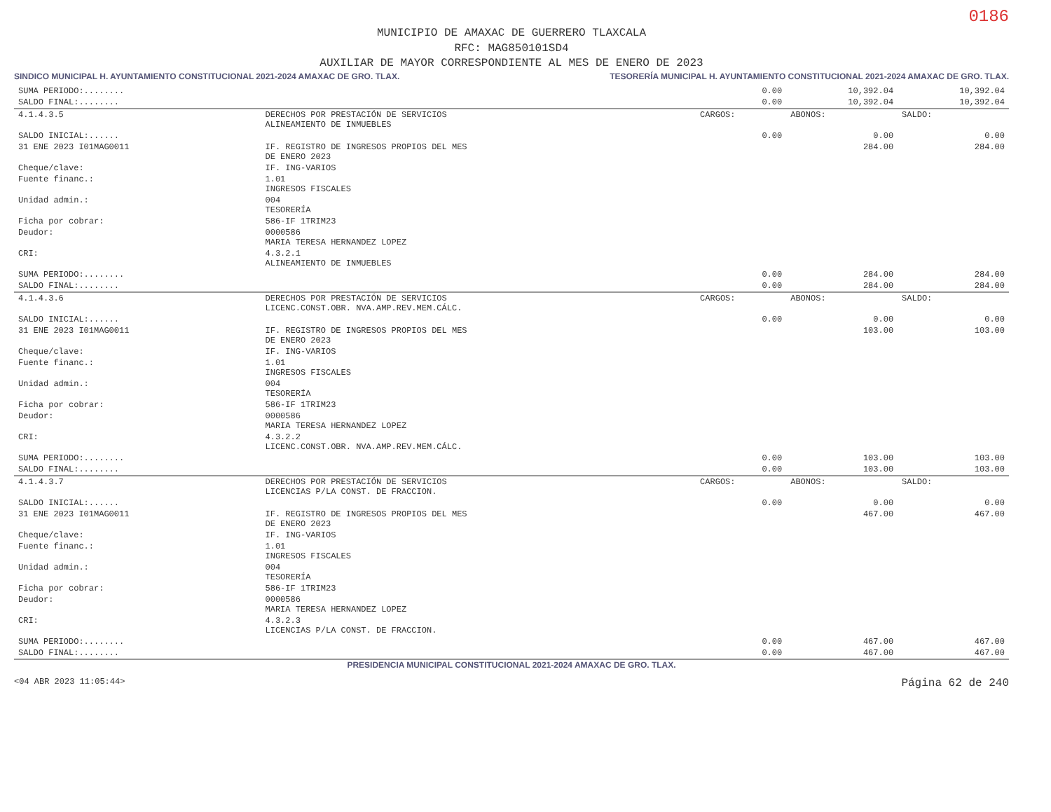0186
MUNICIPIO DE AMAXAC DE GUERRERO TLAXCALA
RFC: MAG850101SD4
AUXILIAR DE MAYOR CORRESPONDIENTE AL MES DE ENERO DE 2023
SINDICO MUNICIPAL H. AYUNTAMIENTO CONSTITUCIONAL 2021-2024 AMAXAC DE GRO. TLAX.
TESORERÍA MUNICIPAL H. AYUNTAMIENTO CONSTITUCIONAL 2021-2024 AMAXAC DE GRO. TLAX.
| SUMA PERIODO:........ | | 0.00 | 10,392.04 | 10,392.04 |
| SALDO FINAL:........ | | 0.00 | 10,392.04 | 10,392.04 |
| 4.1.4.3.5 | DERECHOS POR PRESTACIÓN DE SERVICIOS ALINEAMIENTO DE INMUEBLES | CARGOS: | ABONOS: | SALDO: |
| SALDO INICIAL:...... | | 0.00 | 0.00 | 0.00 |
| 31 ENE 2023 I01MAG0011 | IF. REGISTRO DE INGRESOS PROPIOS DEL MES DE ENERO 2023 | | 284.00 | 284.00 |
| Cheque/clave: | IF. ING-VARIOS | | | |
| Fuente financ.: | 1.01 INGRESOS FISCALES | | | |
| Unidad admin.: | 004 TESORERÍA | | | |
| Ficha por cobrar: | 586-IF 1TRIM23 | | | |
| Deudor: | 0000586 MARIA TERESA HERNANDEZ LOPEZ | | | |
| CRI: | 4.3.2.1 ALINEAMIENTO DE INMUEBLES | | | |
| SUMA PERIODO:........ | | 0.00 | 284.00 | 284.00 |
| SALDO FINAL:........ | | 0.00 | 284.00 | 284.00 |
| 4.1.4.3.6 | DERECHOS POR PRESTACIÓN DE SERVICIOS LICENC.CONST.OBR. NVA.AMP.REV.MEM.CÁLC. | CARGOS: | ABONOS: | SALDO: |
| SALDO INICIAL:...... | | 0.00 | 0.00 | 0.00 |
| 31 ENE 2023 I01MAG0011 | IF. REGISTRO DE INGRESOS PROPIOS DEL MES DE ENERO 2023 | | 103.00 | 103.00 |
| Cheque/clave: | IF. ING-VARIOS | | | |
| Fuente financ.: | 1.01 INGRESOS FISCALES | | | |
| Unidad admin.: | 004 TESORERÍA | | | |
| Ficha por cobrar: | 586-IF 1TRIM23 | | | |
| Deudor: | 0000586 MARIA TERESA HERNANDEZ LOPEZ | | | |
| CRI: | 4.3.2.2 LICENC.CONST.OBR. NVA.AMP.REV.MEM.CÁLC. | | | |
| SUMA PERIODO:........ | | 0.00 | 103.00 | 103.00 |
| SALDO FINAL:........ | | 0.00 | 103.00 | 103.00 |
| 4.1.4.3.7 | DERECHOS POR PRESTACIÓN DE SERVICIOS LICENCIAS P/LA CONST. DE FRACCION. | CARGOS: | ABONOS: | SALDO: |
| SALDO INICIAL:...... | | 0.00 | 0.00 | 0.00 |
| 31 ENE 2023 I01MAG0011 | IF. REGISTRO DE INGRESOS PROPIOS DEL MES DE ENERO 2023 | | 467.00 | 467.00 |
| Cheque/clave: | IF. ING-VARIOS | | | |
| Fuente financ.: | 1.01 INGRESOS FISCALES | | | |
| Unidad admin.: | 004 TESORERÍA | | | |
| Ficha por cobrar: | 586-IF 1TRIM23 | | | |
| Deudor: | 0000586 MARIA TERESA HERNANDEZ LOPEZ | | | |
| CRI: | 4.3.2.3 LICENCIAS P/LA CONST. DE FRACCION. | | | |
| SUMA PERIODO:........ | | 0.00 | 467.00 | 467.00 |
| SALDO FINAL:........ | | 0.00 | 467.00 | 467.00 |
PRESIDENCIA MUNICIPAL CONSTITUCIONAL 2021-2024 AMAXAC DE GRO. TLAX.
<04 ABR 2023 11:05:44> Página 62 de 240